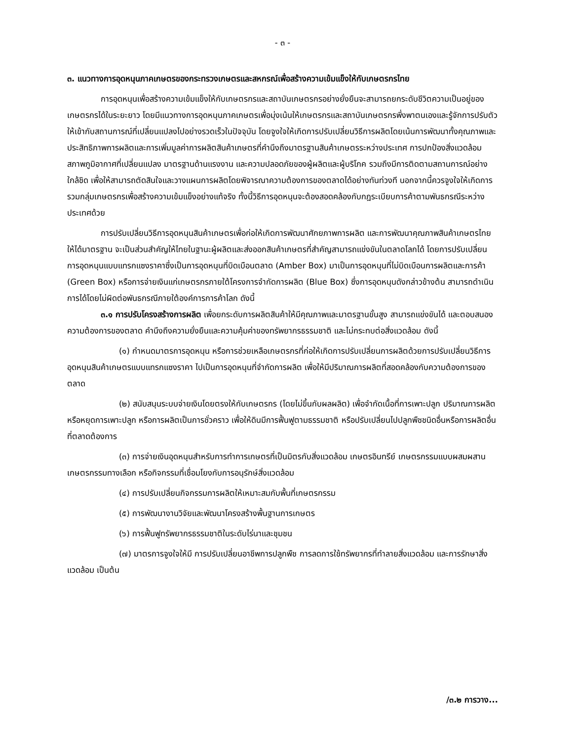- ๓ -
๓. แนวทางการอุดหนุนภาคเกษตรของกระทรวงเกษตรและสหกรณ์เพื่อสร้างความเข้มแข็งให้กับเกษตรกรไทย
การอุดหนุนเพื่อสร้างความเข้มแข็งให้กับเกษตรกรและสถาบันเกษตรกรอย่างยั่งยืนจะสามารถยกระดับชีวิตความเป็นอยู่ของเกษตรกรได้ในระยะยาว โดยมีแนวทางการอุดหนุนภาคเกษตรเพื่อมุ่งเน้นให้เกษตรกรและสถาบันเกษตรกรพึ่งพาตนเองและรู้จักการปรับตัวให้เข้ากับสถานการณ์ที่เปลี่ยนแปลงไปอย่างรวดเร็วในปัจจุบัน โดยจูงใจให้เกิดการปรับเปลี่ยนวิธีการผลิตโดยเน้นการพัฒนาทั้งคุณภาพและประสิทธิภาพการผลิตและการเพิ่มมูลค่าการผลิตสินค้าเกษตรที่คำนึงถึงมาตรฐานสินค้าเกษตรระหว่างประเทศ การปกป้องสิ่งแวดล้อม สภาพภูมิอากาศที่เปลี่ยนแปลง มาตรฐานด้านแรงงาน และความปลอดภัยของผู้ผลิตและผู้บริโภค รวมถึงมีการติดตามสถานการณ์อย่างใกล้ชิด เพื่อให้สามารถตัดสินใจและวางแผนการผลิตโดยพิจารณาความต้องการของตลาดได้อย่างทันท่วงที นอกจากนี้ควรจูงใจให้เกิดการรวมกลุ่มเกษตรกรเพื่อสร้างความเข้มแข็งอย่างแท้จริง ทั้งนี้วิธีการอุดหนุนจะต้องสอดคล้องกับกฎระเบียบการค้าตามพันธกรณีระหว่างประเทศด้วย
การปรับเปลี่ยนวิธีการอุดหนุนสินค้าเกษตรเพื่อก่อให้เกิดการพัฒนาศักยภาพการผลิต และการพัฒนาคุณภาพสินค้าเกษตรไทยให้ได้มาตรฐาน จะเป็นส่วนสำคัญให้ไทยในฐานะผู้ผลิตและส่งออกสินค้าเกษตรที่สำคัญสามารถแข่งขันในตลาดโลกได้ โดยการปรับเปลี่ยนการอุดหนุนแบบแทรกแซงราคาซึ่งเป็นการอุดหนุนที่บิดเบือนตลาด (Amber Box) มาเป็นการอุดหนุนที่ไม่บิดเบือนการผลิตและการค้า (Green Box) หรือการจ่ายเงินแก่เกษตรกรภายใต้โครงการจำกัดการผลิต (Blue Box) ซึ่งการอุดหนุนดังกล่าวข้างต้น สามารถดำเนินการได้โดยไม่ผิดต่อพันธกรณีภายใต้องค์การการค้าโลก ดังนี้
๓.๑ การปรับโครงสร้างการผลิต เพื่อยกระดับการผลิตสินค้าให้มีคุณภาพและมาตรฐานขั้นสูง สามารถแข่งขันได้ และตอบสนองความต้องการของตลาด คำนึงถึงความยั่งยืนและความคุ้มค่าของทรัพยากรธรรมชาติ และไม่กระทบต่อสิ่งแวดล้อม ดังนี้
(๑) กำหนดมาตรการอุดหนุน หรือการช่วยเหลือเกษตรกรที่ก่อให้เกิดการปรับเปลี่ยนการผลิตด้วยการปรับเปลี่ยนวิธีการอุดหนุนสินค้าเกษตรแบบแทรกแซงราคา ไปเป็นการอุดหนุนที่จำกัดการผลิต เพื่อให้มีปริมาณการผลิตที่สอดคล้องกับความต้องการของตลาด
(๒) สนับสนุนระบบจ่ายเงินโดยตรงให้กับเกษตรกร (โดยไม่ขึ้นกับผลผลิต) เพื่อจำกัดเนื้อที่การเพาะปลูก ปริมาณการผลิต หรือหยุดการเพาะปลูก หรือการผลิตเป็นการชั่วคราว เพื่อให้ดินมีการฟื้นฟูตามธรรมชาติ หรือปรับเปลี่ยนไปปลูกพืชชนิดอื่นหรือการผลิตอื่นที่ตลาดต้องการ
(๓) การจ่ายเงินอุดหนุนสำหรับการทำการเกษตรที่เป็นมิตรกับสิ่งแวดล้อม เกษตรอินทรีย์ เกษตรกรรมแบบผสมผสาน เกษตรกรรมทางเลือก หรือกิจกรรมที่เชื่อมโยงกับการอนุรักษ์สิ่งแวดล้อม
(๔) การปรับเปลี่ยนกิจกรรมการผลิตให้เหมาะสมกับพื้นที่เกษตรกรรม
(๕) การพัฒนางานวิจัยและพัฒนาโครงสร้างพื้นฐานการเกษตร
(๖) การฟื้นฟูทรัพยากรธรรมชาติในระดับไร่นาและชุมชน
(๗) มาตรการจูงใจให้มี การปรับเปลี่ยนอาชีพการปลูกพืช การลดการใช้ทรัพยากรที่ทำลายสิ่งแวดล้อม และการรักษาสิ่งแวดล้อม เป็นต้น
/๓.๒ การวาง...